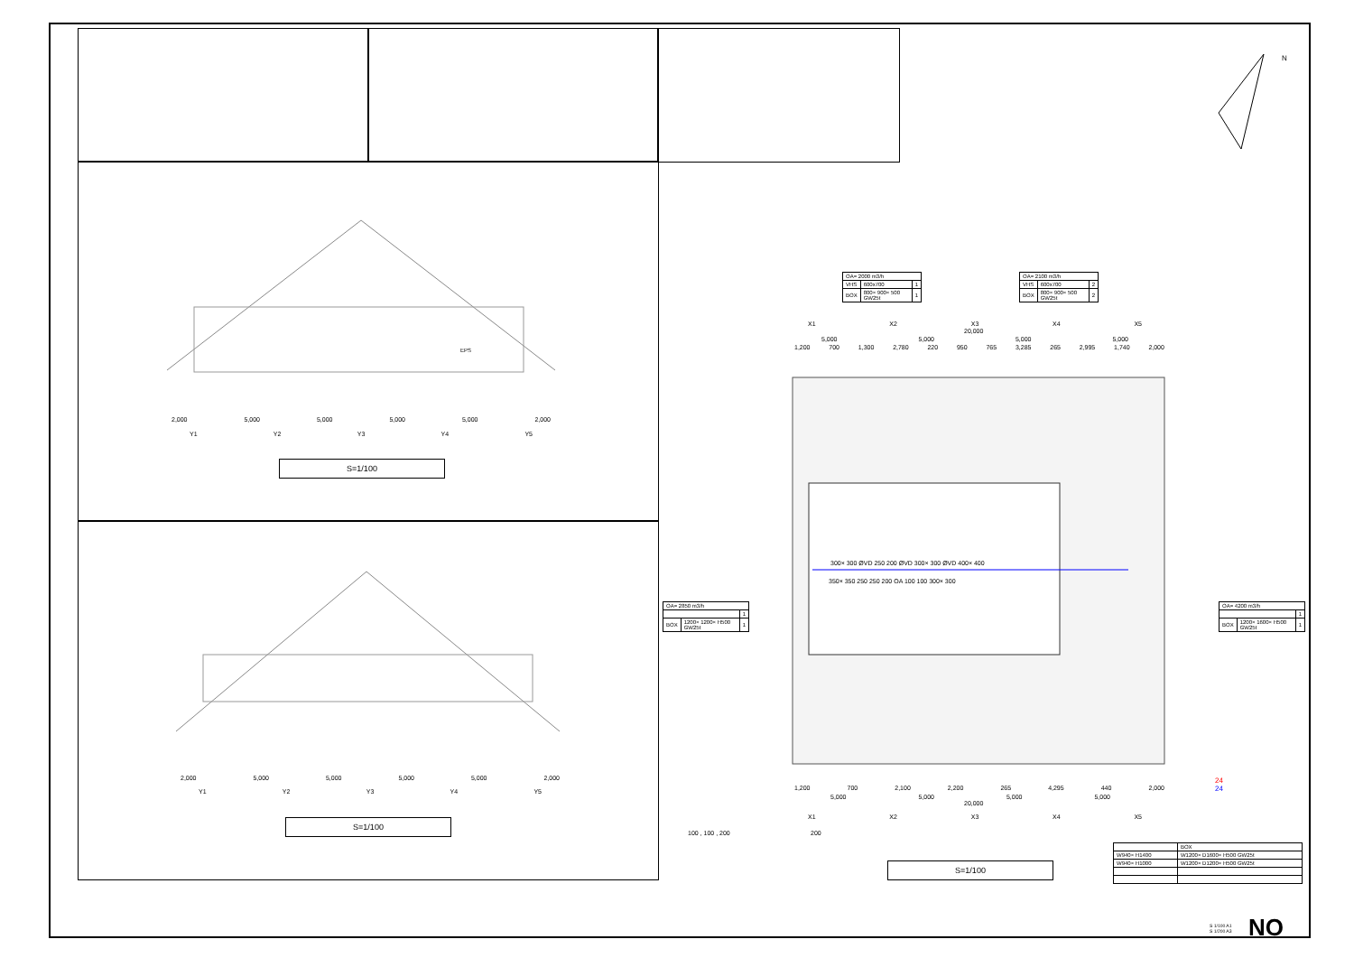2,000 5,000 5,000 5,000 5,000 2,000
Y1 Y2 Y3 Y4 Y5
EPS
S=1/100
2,000 5,000 5,000 5,000 5,000 2,000
Y1 Y2 Y3 Y4 Y5
S=1/100
N
| OA= 2000 m3/h | | |
| VHS | 600x700 | 1 |
| BOX | 800× 900× 500 GW25t | 1 |
| OA= 2100 m3/h | | |
| VHS | 600x700 | 2 |
| BOX | 800× 900× 500 GW25t | 2 |
X1 X2 X3 X4 X5
5,000 5,000 5,000 5,000
20,000
1,200 700 1,300 2,780 220 950 765 3,285 265 2,995 1,740 2,000
300× 300 ØVD 250 200 ØVD 300× 300 ØVD 400× 400
350× 350 250 250 200 OA 100 100 300× 300
| OA= 2850 m3/h | | |
| | | 1 |
| BOX | 1200× 1200× H500 GW25t | 1 |
| OA= 4200 m3/h | | |
| | | 1 |
| BOX | 1200× 1600× H500 GW25t | 1 |
24
24
1,200 700 2,100 2,200 265 4,295 440 2,000
5,000 5,000 5,000 5,000
20,000
X1 X2 X3 X4 X5
100 , 100 , 200 200
S=1/100
| | BOX |
| W940× H1400 | W1200× D1600× H500 GW25t |
| W940× H1000 | W1200× D1200× H500 GW25t |
S 1/100 A1
S 1/200 A3
NO